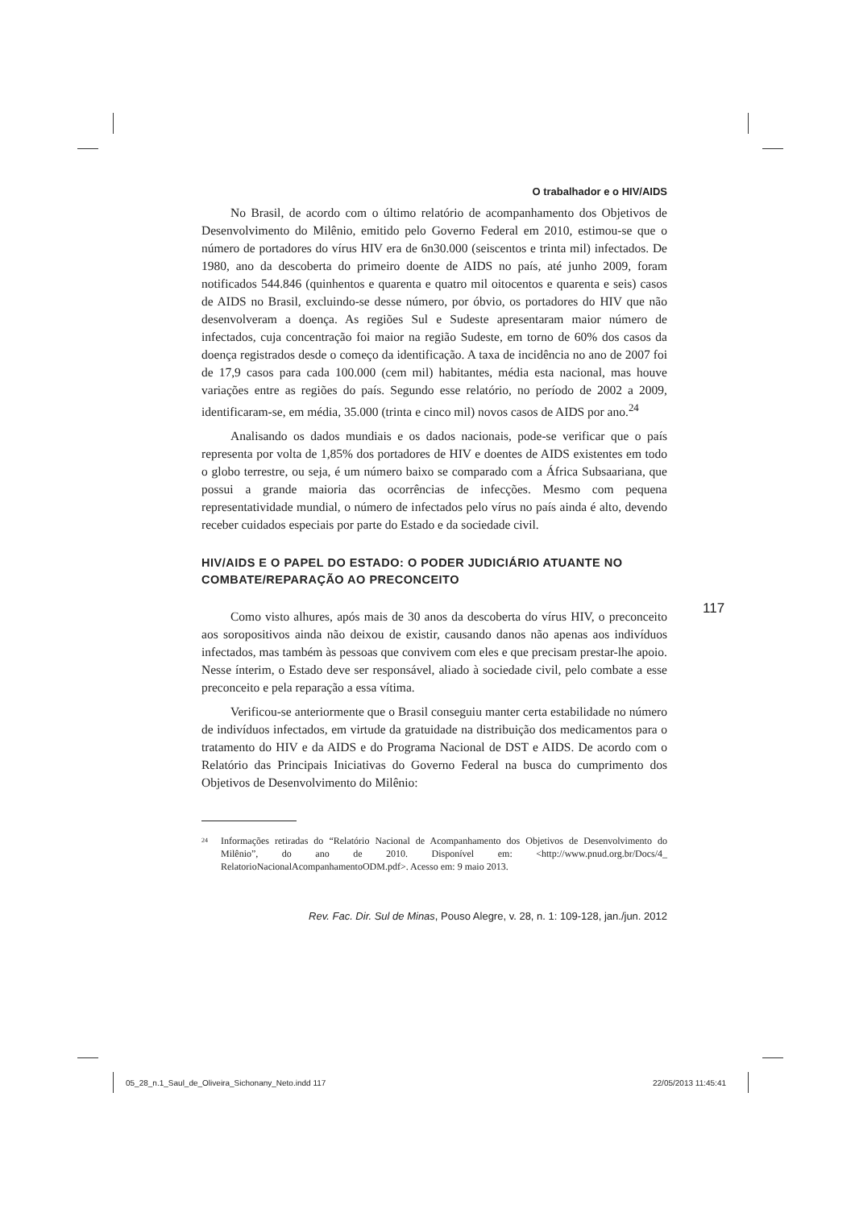O trabalhador e o HIV/AIDS
No Brasil, de acordo com o último relatório de acompanhamento dos Objetivos de Desenvolvimento do Milênio, emitido pelo Governo Federal em 2010, estimou-se que o número de portadores do vírus HIV era de 6n30.000 (seiscentos e trinta mil) infectados. De 1980, ano da descoberta do primeiro doente de AIDS no país, até junho 2009, foram notificados 544.846 (quinhentos e quarenta e quatro mil oitocentos e quarenta e seis) casos de AIDS no Brasil, excluindo-se desse número, por óbvio, os portadores do HIV que não desenvolveram a doença. As regiões Sul e Sudeste apresentaram maior número de infectados, cuja concentração foi maior na região Sudeste, em torno de 60% dos casos da doença registrados desde o começo da identificação. A taxa de incidência no ano de 2007 foi de 17,9 casos para cada 100.000 (cem mil) habitantes, média esta nacional, mas houve variações entre as regiões do país. Segundo esse relatório, no período de 2002 a 2009, identificaram-se, em média, 35.000 (trinta e cinco mil) novos casos de AIDS por ano.<sup>24</sup>
Analisando os dados mundiais e os dados nacionais, pode-se verificar que o país representa por volta de 1,85% dos portadores de HIV e doentes de AIDS existentes em todo o globo terrestre, ou seja, é um número baixo se comparado com a África Subsaariana, que possui a grande maioria das ocorrências de infecções. Mesmo com pequena representatividade mundial, o número de infectados pelo vírus no país ainda é alto, devendo receber cuidados especiais por parte do Estado e da sociedade civil.
HIV/AIDS E O PAPEL DO ESTADO: O PODER JUDICIÁRIO ATUANTE NO COMBATE/REPARAÇÃO AO PRECONCEITO
Como visto alhures, após mais de 30 anos da descoberta do vírus HIV, o preconceito aos soropositivos ainda não deixou de existir, causando danos não apenas aos indivíduos infectados, mas também às pessoas que convivem com eles e que precisam prestar-lhe apoio. Nesse ínterim, o Estado deve ser responsável, aliado à sociedade civil, pelo combate a esse preconceito e pela reparação a essa vítima.
Verificou-se anteriormente que o Brasil conseguiu manter certa estabilidade no número de indivíduos infectados, em virtude da gratuidade na distribuição dos medicamentos para o tratamento do HIV e da AIDS e do Programa Nacional de DST e AIDS. De acordo com o Relatório das Principais Iniciativas do Governo Federal na busca do cumprimento dos Objetivos de Desenvolvimento do Milênio:
<sup>24</sup> Informações retiradas do “Relatório Nacional de Acompanhamento dos Objetivos de Desenvolvimento do Milênio”, do ano de 2010. Disponível em: <http://www.pnud.org.br/Docs/4_ RelatorioNacionalAcompanhamentoODM.pdf>. Acesso em: 9 maio 2013.
Rev. Fac. Dir. Sul de Minas, Pouso Alegre, v. 28, n. 1: 109-128, jan./jun. 2012
117
05_28_n.1_Saul_de_Oliveira_Sichonany_Neto.indd 117
22/05/2013 11:45:41